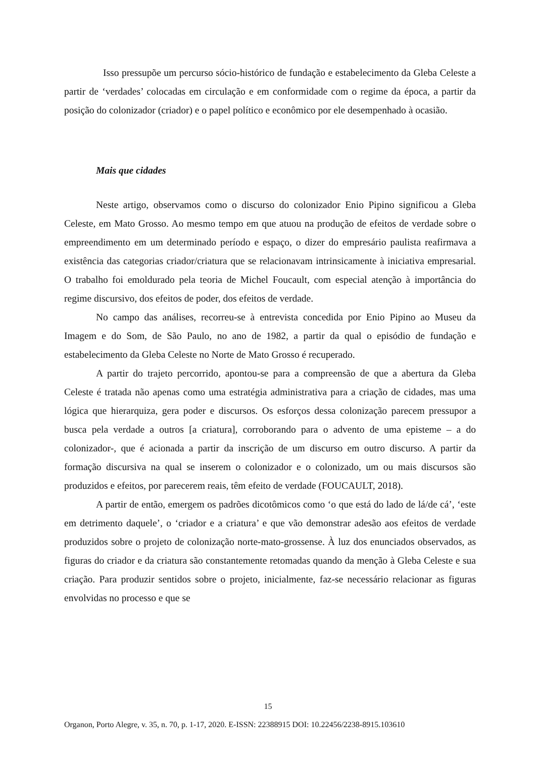Isso pressupõe um percurso sócio-histórico de fundação e estabelecimento da Gleba Celeste a partir de ‘verdades’ colocadas em circulação e em conformidade com o regime da época, a partir da posição do colonizador (criador) e o papel político e econômico por ele desempenhado à ocasião.
Mais que cidades
Neste artigo, observamos como o discurso do colonizador Enio Pipino significou a Gleba Celeste, em Mato Grosso. Ao mesmo tempo em que atuou na produção de efeitos de verdade sobre o empreendimento em um determinado período e espaço, o dizer do empresário paulista reafirmava a existência das categorias criador/criatura que se relacionavam intrinsicamente à iniciativa empresarial. O trabalho foi emoldurado pela teoria de Michel Foucault, com especial atenção à importância do regime discursivo, dos efeitos de poder, dos efeitos de verdade.
No campo das análises, recorreu-se à entrevista concedida por Enio Pipino ao Museu da Imagem e do Som, de São Paulo, no ano de 1982, a partir da qual o episódio de fundação e estabelecimento da Gleba Celeste no Norte de Mato Grosso é recuperado.
A partir do trajeto percorrido, apontou-se para a compreensão de que a abertura da Gleba Celeste é tratada não apenas como uma estratégia administrativa para a criação de cidades, mas uma lógica que hierarquiza, gera poder e discursos. Os esforços dessa colonização parecem pressupor a busca pela verdade a outros [a criatura], corroborando para o advento de uma episteme – a do colonizador-, que é acionada a partir da inscrição de um discurso em outro discurso. A partir da formação discursiva na qual se inserem o colonizador e o colonizado, um ou mais discursos são produzidos e efeitos, por parecerem reais, têm efeito de verdade (FOUCAULT, 2018).
A partir de então, emergem os padrões dicotômicos como ‘o que está do lado de lá/de cá’, ‘este em detrimento daquele’, o ‘criador e a criatura’ e que vão demonstrar adesão aos efeitos de verdade produzidos sobre o projeto de colonização norte-mato-grossense. À luz dos enunciados observados, as figuras do criador e da criatura são constantemente retomadas quando da menção à Gleba Celeste e sua criação. Para produzir sentidos sobre o projeto, inicialmente, faz-se necessário relacionar as figuras envolvidas no processo e que se
15
Organon, Porto Alegre, v. 35, n. 70, p. 1-17, 2020. E-ISSN: 22388915 DOI: 10.22456/2238-8915.103610